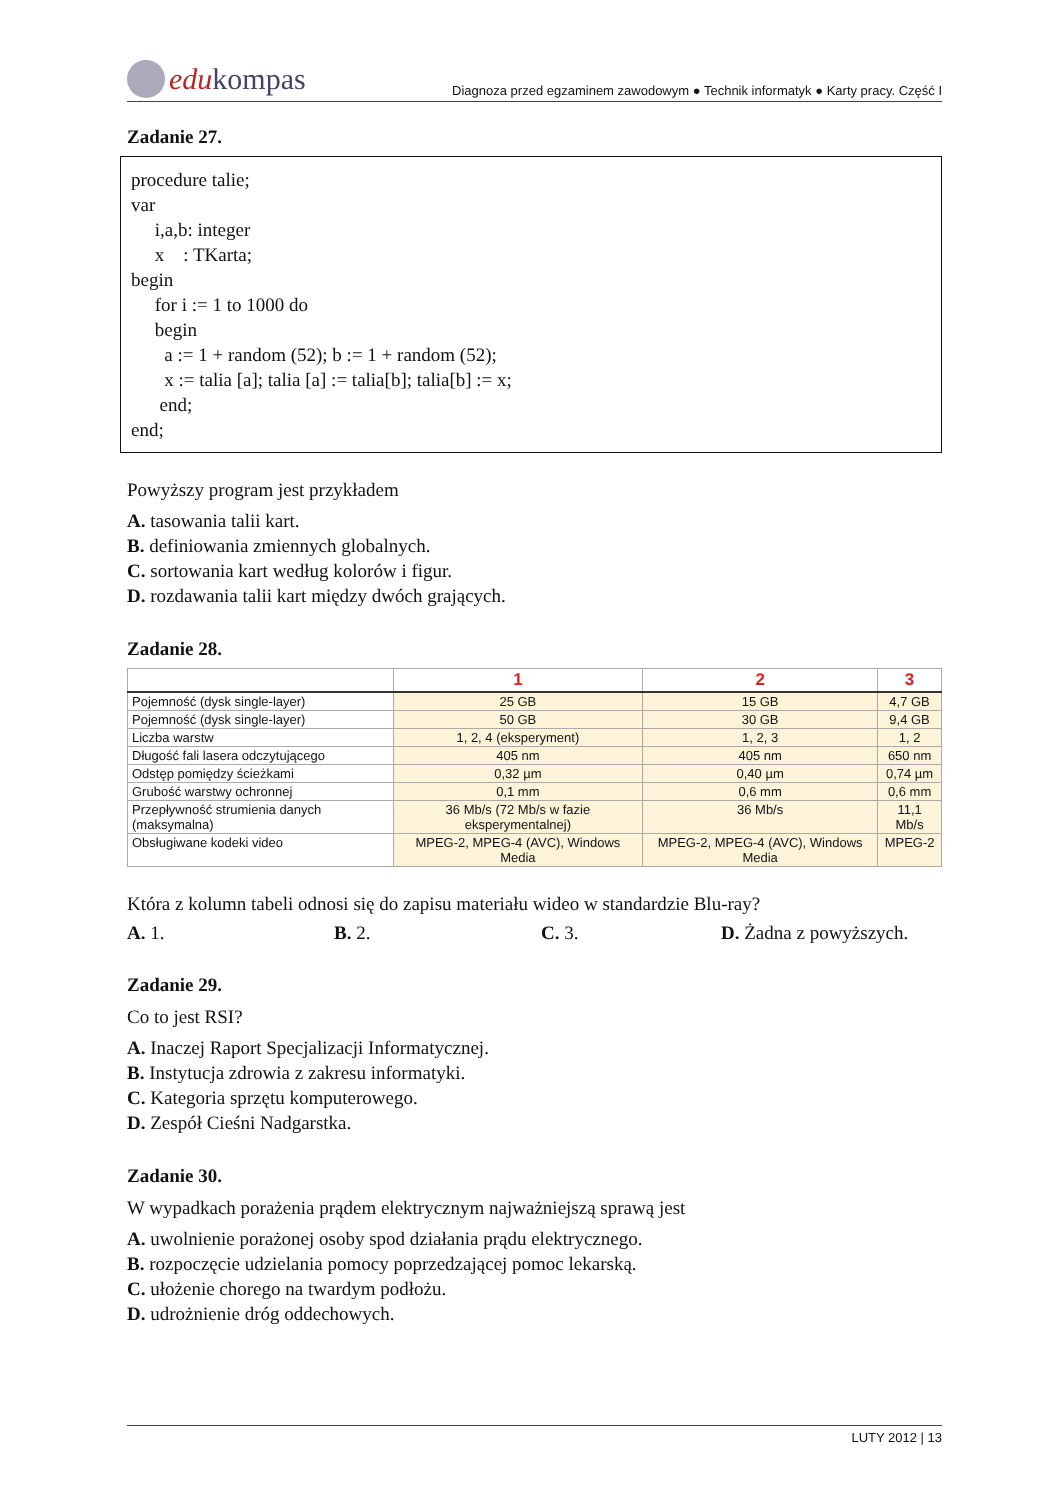edu kompas
Diagnoza przed egzaminem zawodowym ● Technik informatyk ● Karty pracy. Część I
Zadanie 27.
procedure talie; var i,a,b: integer x : TKarta; begin for i := 1 to 1000 do begin a := 1 + random (52); b := 1 + random (52); x := talia [a]; talia [a] := talia[b]; talia[b] := x; end; end;
Powyższy program jest przykładem
A. tasowania talii kart.
B. definiowania zmiennych globalnych.
C. sortowania kart według kolorów i figur.
D. rozdawania talii kart między dwóch grających.
Zadanie 28.
| | 1 | 2 | 3 |
| --- | --- | --- | --- |
| Pojemność (dysk single-layer) | 25 GB | 15 GB | 4,7 GB |
| Pojemność (dysk single-layer) | 50 GB | 30 GB | 9,4 GB |
| Liczba warstw | 1, 2, 4 (eksperyment) | 1, 2, 3 | 1, 2 |
| Długość fali lasera odczytującego | 405 nm | 405 nm | 650 nm |
| Odstęp pomiędzy ścieżkami | 0,32 µm | 0,40 µm | 0,74 µm |
| Grubość warstwy ochronnej | 0,1 mm | 0,6 mm | 0,6 mm |
| Przepływność strumienia danych (maksymalna) | 36 Mb/s (72 Mb/s w fazie eksperymentalnej) | 36 Mb/s | 11,1 Mb/s |
| Obsługiwane kodeki video | MPEG-2, MPEG-4 (AVC), Windows Media | MPEG-2, MPEG-4 (AVC), Windows Media | MPEG-2 |
Która z kolumn tabeli odnosi się do zapisu materiału wideo w standardzie Blu-ray?
A. 1. B. 2. C. 3. D. Żadna z powyższych.
Zadanie 29.
Co to jest RSI?
A. Inaczej Raport Specjalizacji Informatycznej.
B. Instytucja zdrowia z zakresu informatyki.
C. Kategoria sprzętu komputerowego.
D. Zespół Cieśni Nadgarstka.
Zadanie 30.
W wypadkach porażenia prądem elektrycznym najważniejszą sprawą jest
A. uwolnienie porażonej osoby spod działania prądu elektrycznego.
B. rozpoczęcie udzielania pomocy poprzedzającej pomoc lekarską.
C. ułożenie chorego na twardym podłożu.
D. udrożnienie dróg oddechowych.
LUTY 2012 | 13